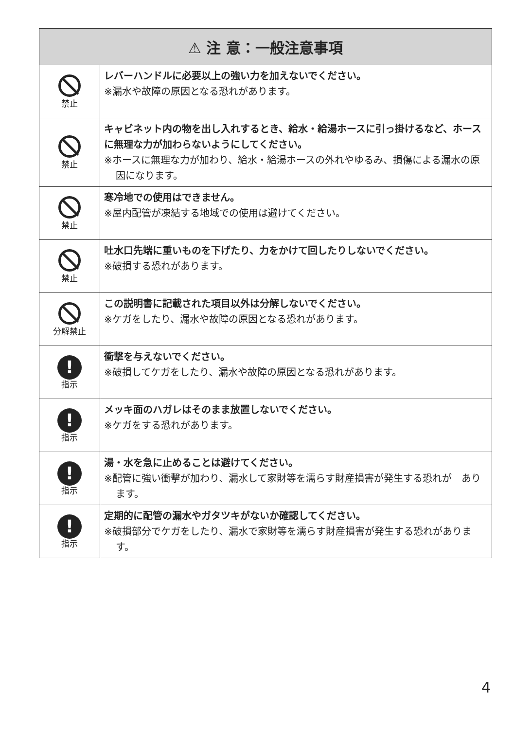| ⚠ 注 意：一般注意事項 | |
| --- | --- |
| 禁止 | レバーハンドルに必要以上の強い力を加えないでください。 ※漏水や故障の原因となる恐れがあります。 |
| 禁止 | キャビネット内の物を出し入れするとき、給水・給湯ホースに引っ掛けるなど、ホースに無理な力が加わらないようにしてください。 ※ホースに無理な力が加わり、給水・給湯ホースの外れやゆるみ、損傷による漏水の原因になります。 |
| 禁止 | 寒冷地での使用はできません。 ※屋内配管が凍結する地域での使用は避けてください。 |
| 禁止 | 吐水口先端に重いものを下げたり、力をかけて回したりしないでください。 ※破損する恐れがあります。 |
| 分解禁止 | この説明書に記載された項目以外は分解しないでください。 ※ケガをしたり、漏水や故障の原因となる恐れがあります。 |
| ! 指示 | 衝撃を与えないでください。 ※破損してケガをしたり、漏水や故障の原因となる恐れがあります。 |
| ! 指示 | メッキ面のハガレはそのまま放置しないでください。 ※ケガをする恐れがあります。 |
| ! 指示 | 湯・水を急に止めることは避けてください。 ※配管に強い衝撃が加わり、漏水して家財等を濡らす財産損害が発生する恐れが あります。 |
| ! 指示 | 定期的に配管の漏水やガタツキがないか確認してください。 ※破損部分でケガをしたり、漏水で家財等を濡らす財産損害が発生する恐れがあります。 |
4